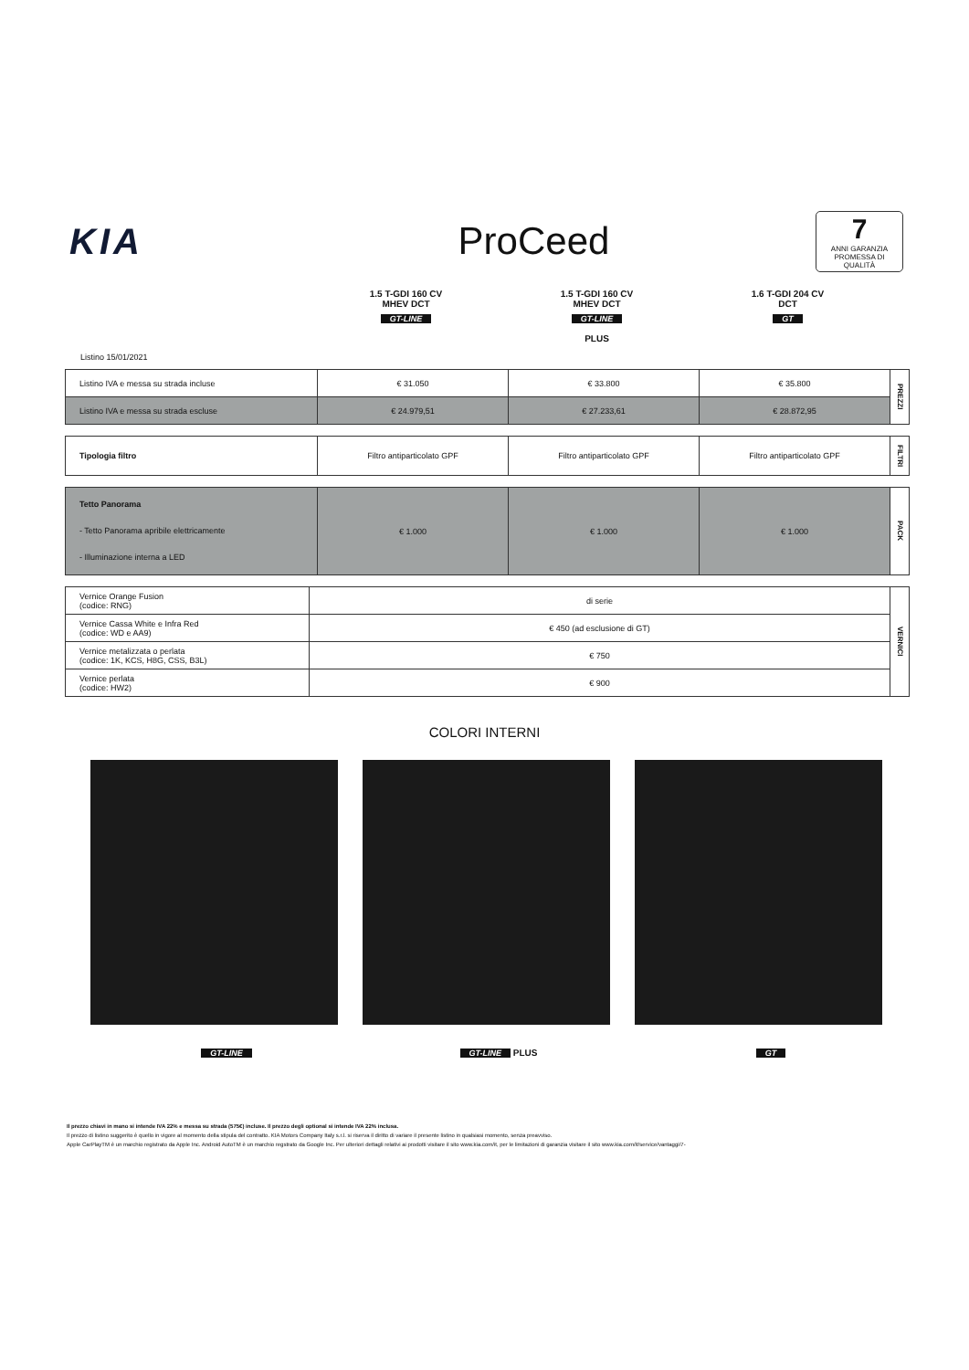KIA ProCeed
7
ANNI GARANZIA
PROMESSA DI QUALITÀ
1.5 T-GDI 160 CV
MHEV DCT
GT-LINE
1.5 T-GDI 160 CV
MHEV DCT
GT-LINE
PLUS
1.6 T-GDI 204 CV
DCT
GT
Listino 15/01/2021
| Listino IVA e messa su strada incluse | € 31.050 | € 33.800 | € 35.800 | PREZZI |
| Listino IVA e messa su strada escluse | € 24.979,51 | € 27.233,61 | € 28.872,95 | |
| Tipologia filtro | Filtro antiparticolato GPF | Filtro antiparticolato GPF | Filtro antiparticolato GPF | FILTRI |
| Tetto Panorama - Tetto Panorama apribile elettricamente - Illuminazione interna a LED | € 1.000 | € 1.000 | € 1.000 | PACK |
| Vernice Orange Fusion (codice: RNG) | di serie | VERNICI |
| Vernice Cassa White e Infra Red (codice: WD e AA9) | € 450 (ad esclusione di GT) | |
| Vernice metalizzata o perlata (codice: 1K, KCS, H8G, CSS, B3L) | € 750 | |
| Vernice perlata (codice: HW2) | € 900 | |
COLORI INTERNI
GT-LINE GT-LINE PLUS
GT
Il prezzo chiavi in mano si intende IVA 22% e messa su strada (575€) incluse. Il prezzo degli optional si intende IVA 22% inclusa.
Il prezzo di listino suggerito è quello in vigore al momento della stipula del contratto. KIA Motors Company Italy s.r.l. si riserva il diritto di variare il presente listino in qualsiasi momento, senza preavviso.
Apple CarPlayTM è un marchio registrato da Apple Inc. Android AutoTM è un marchio regstrato da Google Inc. Per ulteriori dettagli relativi ai prodotti visitare il sito www.kia.com/it, per le limitazioni di garanzia visitare il sito www.kia.com/it/service/vantaggi/7-